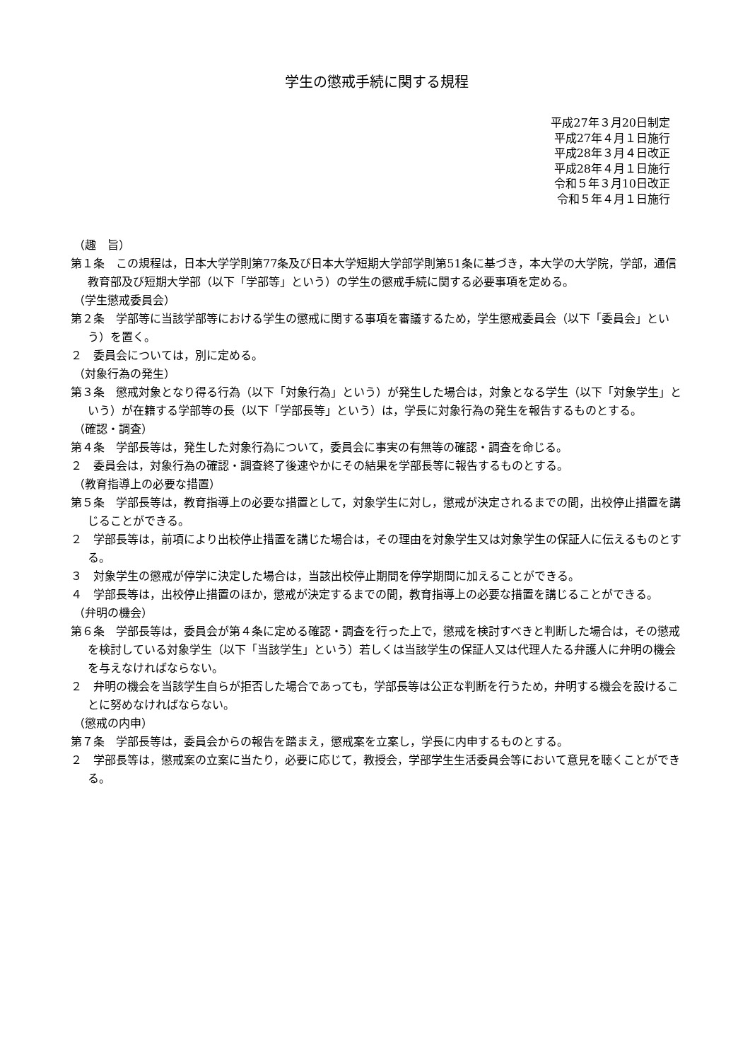学生の懲戒手続に関する規程
平成27年３月20日制定
平成27年４月１日施行
平成28年３月４日改正
平成28年４月１日施行
令和５年３月10日改正
令和５年４月１日施行
（趣　旨）
第１条　この規程は，日本大学学則第77条及び日本大学短期大学部学則第51条に基づき，本大学の大学院，学部，通信教育部及び短期大学部（以下「学部等」という）の学生の懲戒手続に関する必要事項を定める。
（学生懲戒委員会）
第２条　学部等に当該学部等における学生の懲戒に関する事項を審議するため，学生懲戒委員会（以下「委員会」という）を置く。
２　委員会については，別に定める。
（対象行為の発生）
第３条　懲戒対象となり得る行為（以下「対象行為」という）が発生した場合は，対象となる学生（以下「対象学生」という）が在籍する学部等の長（以下「学部長等」という）は，学長に対象行為の発生を報告するものとする。
（確認・調査）
第４条　学部長等は，発生した対象行為について，委員会に事実の有無等の確認・調査を命じる。
２　委員会は，対象行為の確認・調査終了後速やかにその結果を学部長等に報告するものとする。
（教育指導上の必要な措置）
第５条　学部長等は，教育指導上の必要な措置として，対象学生に対し，懲戒が決定されるまでの間，出校停止措置を講じることができる。
２　学部長等は，前項により出校停止措置を講じた場合は，その理由を対象学生又は対象学生の保証人に伝えるものとする。
３　対象学生の懲戒が停学に決定した場合は，当該出校停止期間を停学期間に加えることができる。
４　学部長等は，出校停止措置のほか，懲戒が決定するまでの間，教育指導上の必要な措置を講じることができる。
（弁明の機会）
第６条　学部長等は，委員会が第４条に定める確認・調査を行った上で，懲戒を検討すべきと判断した場合は，その懲戒を検討している対象学生（以下「当該学生」という）若しくは当該学生の保証人又は代理人たる弁護人に弁明の機会を与えなければならない。
２　弁明の機会を当該学生自らが拒否した場合であっても，学部長等は公正な判断を行うため，弁明する機会を設けることに努めなければならない。
（懲戒の内申）
第７条　学部長等は，委員会からの報告を踏まえ，懲戒案を立案し，学長に内申するものとする。
２　学部長等は，懲戒案の立案に当たり，必要に応じて，教授会，学部学生生活委員会等において意見を聴くことができる。